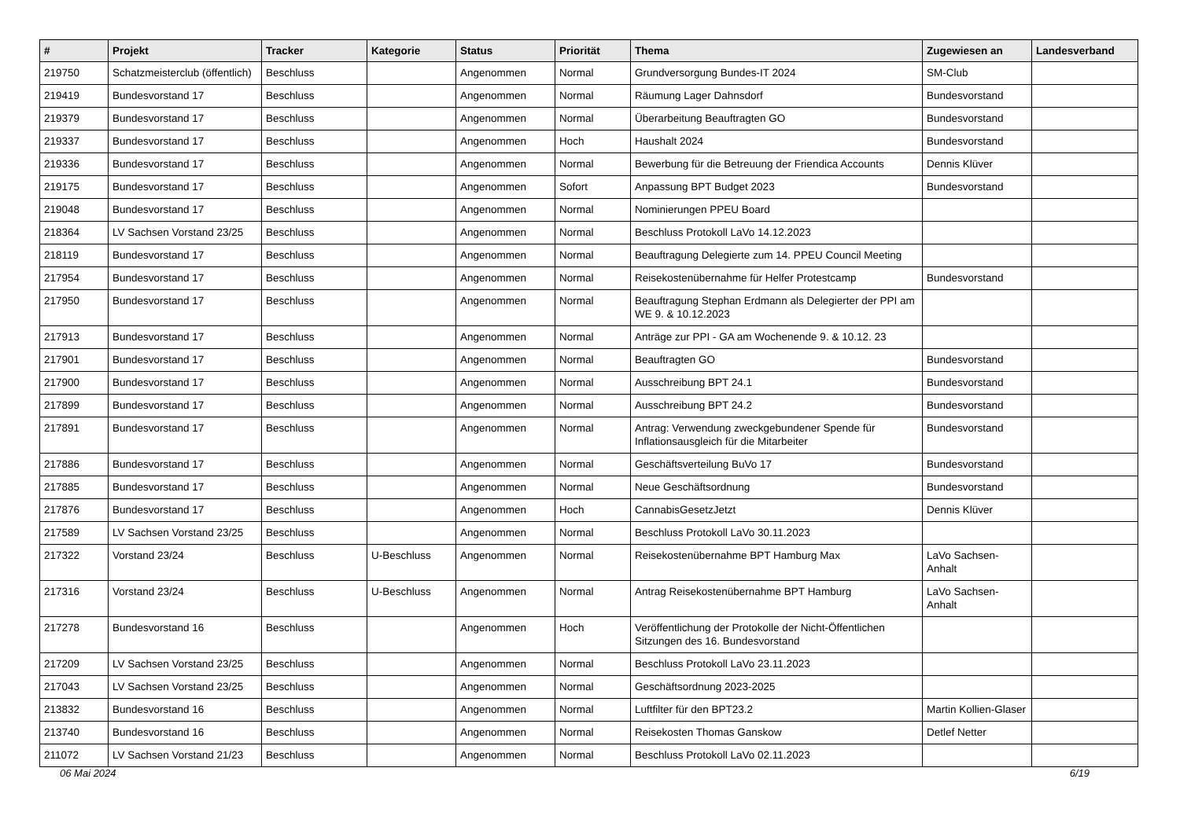| # | Projekt | Tracker | Kategorie | Status | Priorität | Thema | Zugewiesen an | Landesverband |
| --- | --- | --- | --- | --- | --- | --- | --- | --- |
| 219750 | Schatzmeisterclub (öffentlich) | Beschluss | | Angenommen | Normal | Grundversorgung Bundes-IT 2024 | SM-Club | |
| 219419 | Bundesvorstand 17 | Beschluss | | Angenommen | Normal | Räumung Lager Dahnsdorf | Bundesvorstand | |
| 219379 | Bundesvorstand 17 | Beschluss | | Angenommen | Normal | Überarbeitung Beauftragten GO | Bundesvorstand | |
| 219337 | Bundesvorstand 17 | Beschluss | | Angenommen | Hoch | Haushalt 2024 | Bundesvorstand | |
| 219336 | Bundesvorstand 17 | Beschluss | | Angenommen | Normal | Bewerbung für die Betreuung der Friendica Accounts | Dennis Klüver | |
| 219175 | Bundesvorstand 17 | Beschluss | | Angenommen | Sofort | Anpassung BPT Budget 2023 | Bundesvorstand | |
| 219048 | Bundesvorstand 17 | Beschluss | | Angenommen | Normal | Nominierungen PPEU Board | | |
| 218364 | LV Sachsen Vorstand 23/25 | Beschluss | | Angenommen | Normal | Beschluss Protokoll LaVo 14.12.2023 | | |
| 218119 | Bundesvorstand 17 | Beschluss | | Angenommen | Normal | Beauftragung Delegierte zum 14. PPEU Council Meeting | | |
| 217954 | Bundesvorstand 17 | Beschluss | | Angenommen | Normal | Reisekostenübernahme für Helfer Protestcamp | Bundesvorstand | |
| 217950 | Bundesvorstand 17 | Beschluss | | Angenommen | Normal | Beauftragung Stephan Erdmann als Delegierter der PPI am WE 9. & 10.12.2023 | | |
| 217913 | Bundesvorstand 17 | Beschluss | | Angenommen | Normal | Anträge zur PPI - GA am Wochenende 9. & 10.12. 23 | | |
| 217901 | Bundesvorstand 17 | Beschluss | | Angenommen | Normal | Beauftragten GO | Bundesvorstand | |
| 217900 | Bundesvorstand 17 | Beschluss | | Angenommen | Normal | Ausschreibung BPT 24.1 | Bundesvorstand | |
| 217899 | Bundesvorstand 17 | Beschluss | | Angenommen | Normal | Ausschreibung BPT 24.2 | Bundesvorstand | |
| 217891 | Bundesvorstand 17 | Beschluss | | Angenommen | Normal | Antrag: Verwendung zweckgebundener Spende für Inflationsausgleich für die Mitarbeiter | Bundesvorstand | |
| 217886 | Bundesvorstand 17 | Beschluss | | Angenommen | Normal | Geschäftsverteilung BuVo 17 | Bundesvorstand | |
| 217885 | Bundesvorstand 17 | Beschluss | | Angenommen | Normal | Neue Geschäftsordnung | Bundesvorstand | |
| 217876 | Bundesvorstand 17 | Beschluss | | Angenommen | Hoch | CannabisGesetzJetzt | Dennis Klüver | |
| 217589 | LV Sachsen Vorstand 23/25 | Beschluss | | Angenommen | Normal | Beschluss Protokoll LaVo 30.11.2023 | | |
| 217322 | Vorstand 23/24 | Beschluss | U-Beschluss | Angenommen | Normal | Reisekostenübernahme BPT Hamburg Max | LaVo Sachsen-Anhalt | |
| 217316 | Vorstand 23/24 | Beschluss | U-Beschluss | Angenommen | Normal | Antrag Reisekostenübernahme BPT Hamburg | LaVo Sachsen-Anhalt | |
| 217278 | Bundesvorstand 16 | Beschluss | | Angenommen | Hoch | Veröffentlichung der Protokolle der Nicht-Öffentlichen Sitzungen des 16. Bundesvorstand | | |
| 217209 | LV Sachsen Vorstand 23/25 | Beschluss | | Angenommen | Normal | Beschluss Protokoll LaVo 23.11.2023 | | |
| 217043 | LV Sachsen Vorstand 23/25 | Beschluss | | Angenommen | Normal | Geschäftsordnung 2023-2025 | | |
| 213832 | Bundesvorstand 16 | Beschluss | | Angenommen | Normal | Luftfilter für den BPT23.2 | Martin Kollien-Glaser | |
| 213740 | Bundesvorstand 16 | Beschluss | | Angenommen | Normal | Reisekosten Thomas Ganskow | Detlef Netter | |
| 211072 | LV Sachsen Vorstand 21/23 | Beschluss | | Angenommen | Normal | Beschluss Protokoll LaVo 02.11.2023 | | |
06 Mai 2024 6/19